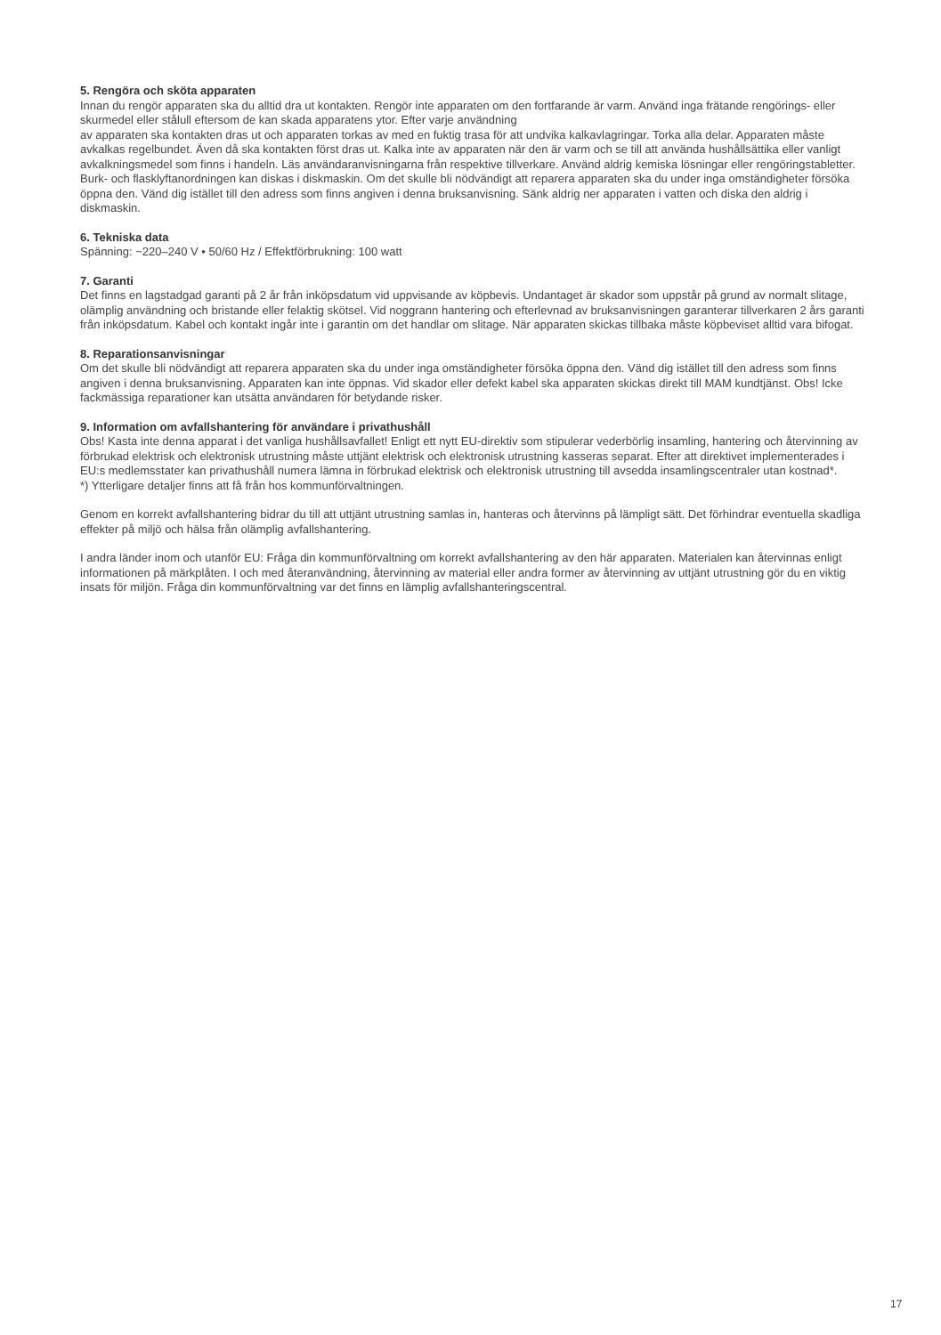5. Rengöra och sköta apparaten
Innan du rengör apparaten ska du alltid dra ut kontakten. Rengör inte apparaten om den fortfarande är varm. Använd inga frätande rengörings- eller skurmedel eller stålull eftersom de kan skada apparatens ytor. Efter varje användning
av apparaten ska kontakten dras ut och apparaten torkas av med en fuktig trasa för att undvika kalkavlagringar. Torka alla delar. Apparaten måste avkalkas regelbundet. Även då ska kontakten först dras ut. Kalka inte av apparaten när den är varm och se till att använda hushållsättika eller vanligt avkalkningsmedel som finns i handeln. Läs användaranvisningarna från respektive tillverkare. Använd aldrig kemiska lösningar eller rengöringstabletter. Burk- och flasklyftanordningen kan diskas i diskmaskin. Om det skulle bli nödvändigt att reparera apparaten ska du under inga omständigheter försöka öppna den. Vänd dig istället till den adress som finns angiven i denna bruksanvisning. Sänk aldrig ner apparaten i vatten och diska den aldrig i diskmaskin.
6. Tekniska data
Spänning: ~220–240 V • 50/60 Hz / Effektförbrukning: 100 watt
7. Garanti
Det finns en lagstadgad garanti på 2 år från inköpsdatum vid uppvisande av köpbevis. Undantaget är skador som uppstår på grund av normalt slitage, olämplig användning och bristande eller felaktig skötsel. Vid noggrann hantering och efterlevnad av bruksanvisningen garanterar tillverkaren 2 års garanti från inköpsdatum. Kabel och kontakt ingår inte i garantin om det handlar om slitage. När apparaten skickas tillbaka måste köpbeviset alltid vara bifogat.
8. Reparationsanvisningar
Om det skulle bli nödvändigt att reparera apparaten ska du under inga omständigheter försöka öppna den. Vänd dig istället till den adress som finns angiven i denna bruksanvisning. Apparaten kan inte öppnas. Vid skador eller defekt kabel ska apparaten skickas direkt till MAM kundtjänst. Obs! Icke fackmässiga reparationer kan utsätta användaren för betydande risker.
9. Information om avfallshantering för användare i privathushåll
Obs! Kasta inte denna apparat i det vanliga hushållsavfallet! Enligt ett nytt EU-direktiv som stipulerar vederbörlig insamling, hantering och återvinning av förbrukad elektrisk och elektronisk utrustning måste uttjänt elektrisk och elektronisk utrustning kasseras separat. Efter att direktivet implementerades i EU:s medlemsstater kan privathushåll numera lämna in förbrukad elektrisk och elektronisk utrustning till avsedda insamlingscentraler utan kostnad*.
*) Ytterligare detaljer finns att få från hos kommunförvaltningen.
Genom en korrekt avfallshantering bidrar du till att uttjänt utrustning samlas in, hanteras och återvinns på lämpligt sätt. Det förhindrar eventuella skadliga effekter på miljö och hälsa från olämplig avfallshantering.
I andra länder inom och utanför EU: Fråga din kommunförvaltning om korrekt avfallshantering av den här apparaten. Materialen kan återvinnas enligt informationen på märkplåten. I och med återanvändning, återvinning av material eller andra former av återvinning av uttjänt utrustning gör du en viktig insats för miljön. Fråga din kommunförvaltning var det finns en lämplig avfallshanteringscentral.
17